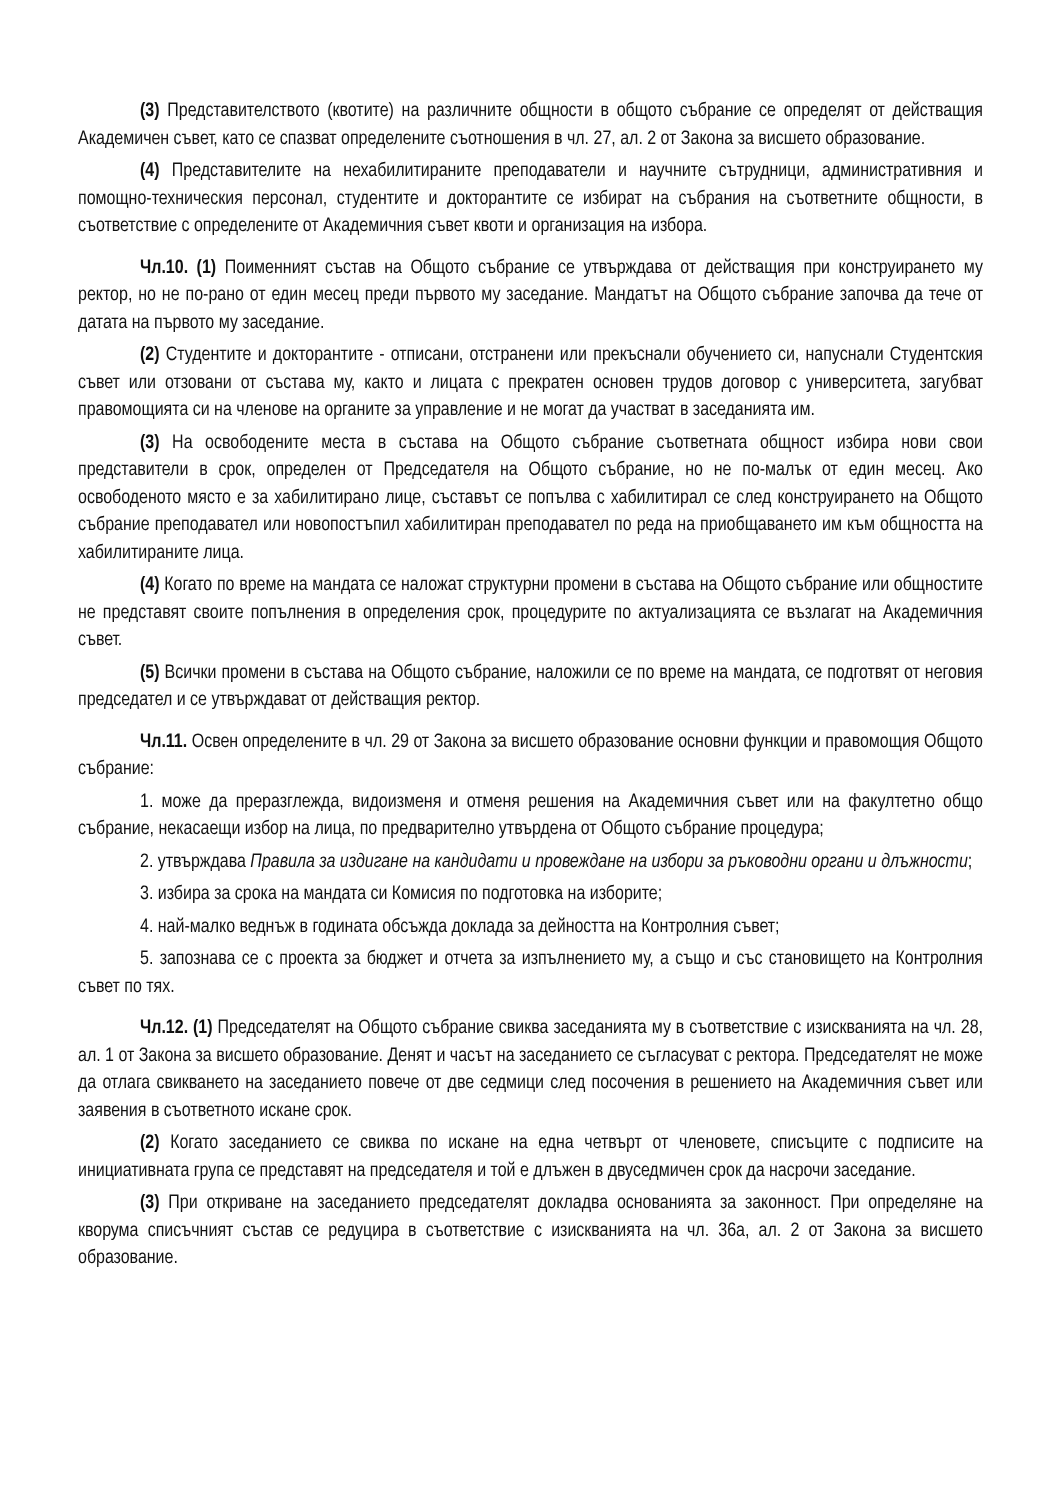(3) Представителството (квотите) на различните общности в общото събрание се определят от действащия Академичен съвет, като се спазват определените съотношения в чл. 27, ал. 2 от Закона за висшето образование.
(4) Представителите на нехабилитираните преподаватели и научните сътрудници, административния и помощно-техническия персонал, студентите и докторантите се избират на събрания на съответните общности, в съответствие с определените от Академичния съвет квоти и организация на избора.
Чл.10. (1) Поименният състав на Общото събрание се утвърждава от действащия при конструирането му ректор, но не по-рано от един месец преди първото му заседание. Мандатът на Общото събрание започва да тече от датата на първото му заседание.
(2) Студентите и докторантите - отписани, отстранени или прекъснали обучението си, напуснали Студентския съвет или отзовани от състава му, както и лицата с прекратен основен трудов договор с университета, загубват правомощията си на членове на органите за управление и не могат да участват в заседанията им.
(3) На освободените места в състава на Общото събрание съответната общност избира нови свои представители в срок, определен от Председателя на Общото събрание, но не по-малък от един месец. Ако освободеното място е за хабилитирано лице, съставът се попълва с хабилитирал се след конструирането на Общото събрание преподавател или новопостъпил хабилитиран преподавател по реда на приобщаването им към общността на хабилитираните лица.
(4) Когато по време на мандата се наложат структурни промени в състава на Общото събрание или общностите не представят своите попълнения в определения срок, процедурите по актуализацията се възлагат на Академичния съвет.
(5) Всички промени в състава на Общото събрание, наложили се по време на мандата, се подготвят от неговия председател и се утвърждават от действащия ректор.
Чл.11. Освен определените в чл. 29 от Закона за висшето образование основни функции и правомощия Общото събрание:
1. може да преразглежда, видоизменя и отменя решения на Академичния съвет или на факултетно общо събрание, некасаещи избор на лица, по предварително утвърдена от Общото събрание процедура;
2. утвърждава Правила за издигане на кандидати и провеждане на избори за ръководни органи и длъжности;
3. избира за срока на мандата си Комисия по подготовка на изборите;
4. най-малко веднъж в годината обсъжда доклада за дейността на Контролния съвет;
5. запознава се с проекта за бюджет и отчета за изпълнението му, а също и със становището на Контролния съвет по тях.
Чл.12. (1) Председателят на Общото събрание свиква заседанията му в съответствие с изискванията на чл. 28, ал. 1 от Закона за висшето образование. Денят и часът на заседанието се съгласуват с ректора. Председателят не може да отлага свикването на заседанието повече от две седмици след посочения в решението на Академичния съвет или заявения в съответното искане срок.
(2) Когато заседанието се свиква по искане на една четвърт от членовете, списъците с подписите на инициативната група се представят на председателя и той е длъжен в двуседмичен срок да насрочи заседание.
(3) При откриване на заседанието председателят докладва основанията за законност. При определяне на кворума списъчният състав се редуцира в съответствие с изискванията на чл. 36а, ал. 2 от Закона за висшето образование.